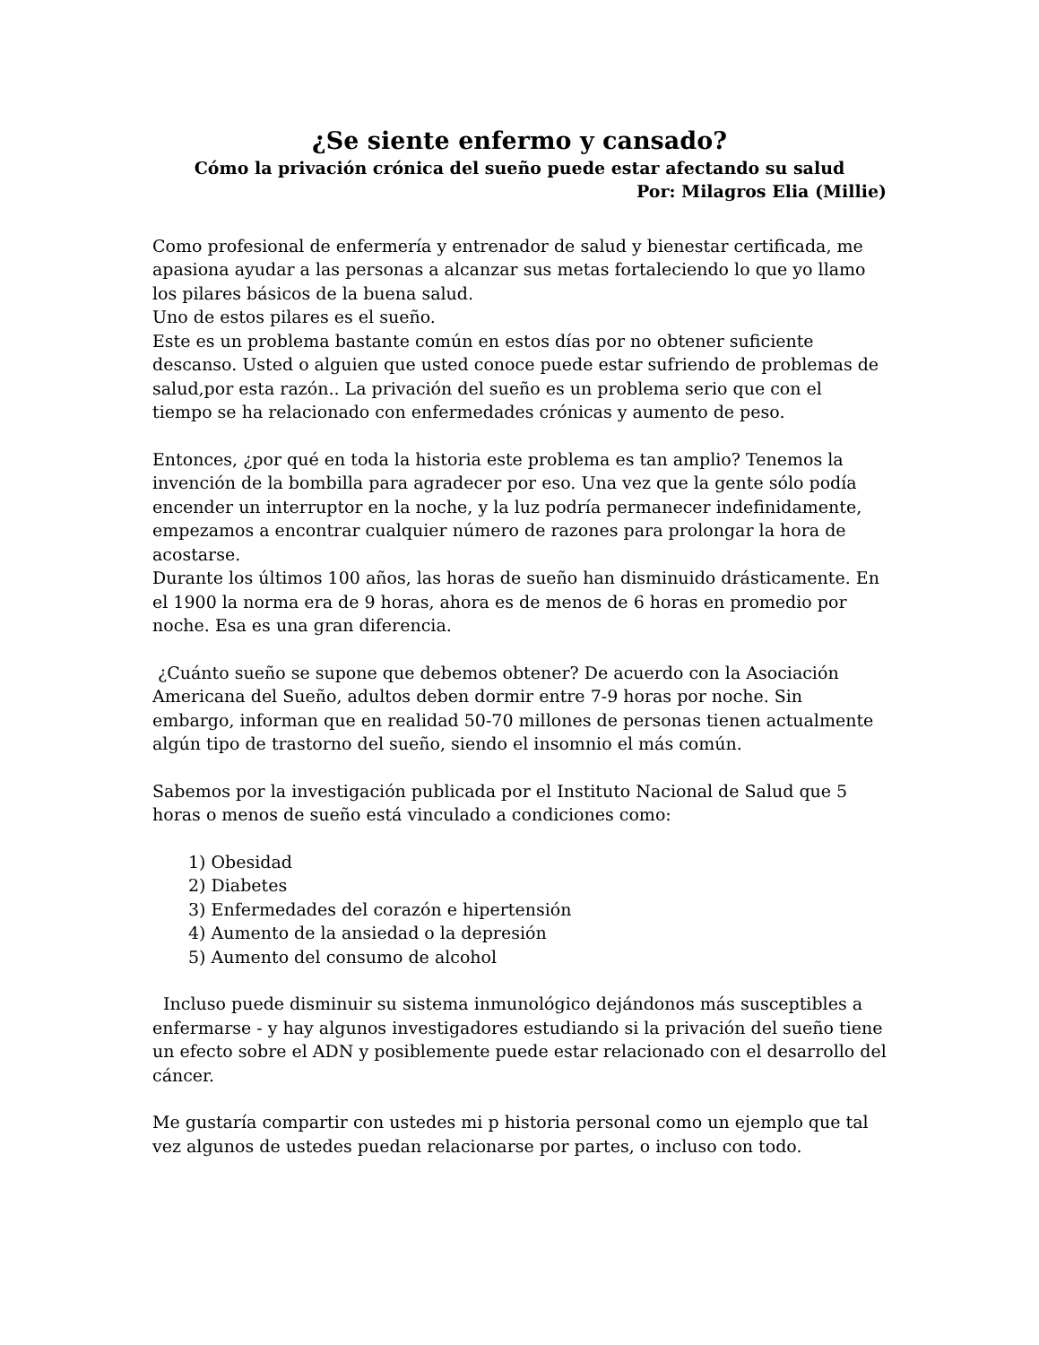¿Se siente enfermo y cansado?
Cómo la privación crónica del sueño puede estar afectando su salud
Por: Milagros Elia (Millie)
Como profesional de enfermería y entrenador de salud y bienestar certificada, me apasiona ayudar a las personas a alcanzar sus metas fortaleciendo lo que yo llamo los pilares básicos de la buena salud.
Uno de estos pilares es el sueño.
Este es un problema bastante común en estos días por no obtener suficiente descanso. Usted o alguien que usted conoce puede estar sufriendo de problemas de salud,por esta razón.. La privación del sueño es un problema serio que con el tiempo se ha relacionado con enfermedades crónicas y aumento de peso.
Entonces, ¿por qué en toda la historia este problema es tan amplio? Tenemos la invención de la bombilla para agradecer por eso. Una vez que la gente sólo podía encender un interruptor en la noche, y la luz podría permanecer indefinidamente, empezamos a encontrar cualquier número de razones para prolongar la hora de acostarse.
Durante los últimos 100 años, las horas de sueño han disminuido drásticamente. En el 1900 la norma era de 9 horas, ahora es de menos de 6 horas en promedio por noche. Esa es una gran diferencia.
¿Cuánto sueño se supone que debemos obtener? De acuerdo con la Asociación Americana del Sueño, adultos deben dormir entre 7-9 horas por noche. Sin embargo, informan que en realidad 50-70 millones de personas tienen actualmente algún tipo de trastorno del sueño, siendo el insomnio el más común.
Sabemos por la investigación publicada por el Instituto Nacional de Salud que 5 horas o menos de sueño está vinculado a condiciones como:
1) Obesidad
2) Diabetes
3) Enfermedades del corazón e hipertensión
4) Aumento de la ansiedad o la depresión
5) Aumento del consumo de alcohol
Incluso puede disminuir su sistema inmunológico dejándonos más susceptibles a enfermarse - y hay algunos investigadores estudiando si la privación del sueño tiene un efecto sobre el ADN y posiblemente puede estar relacionado con el desarrollo del cáncer.
Me gustaría compartir con ustedes mi p historia personal como un ejemplo que tal vez algunos de ustedes puedan relacionarse por partes, o incluso con todo.